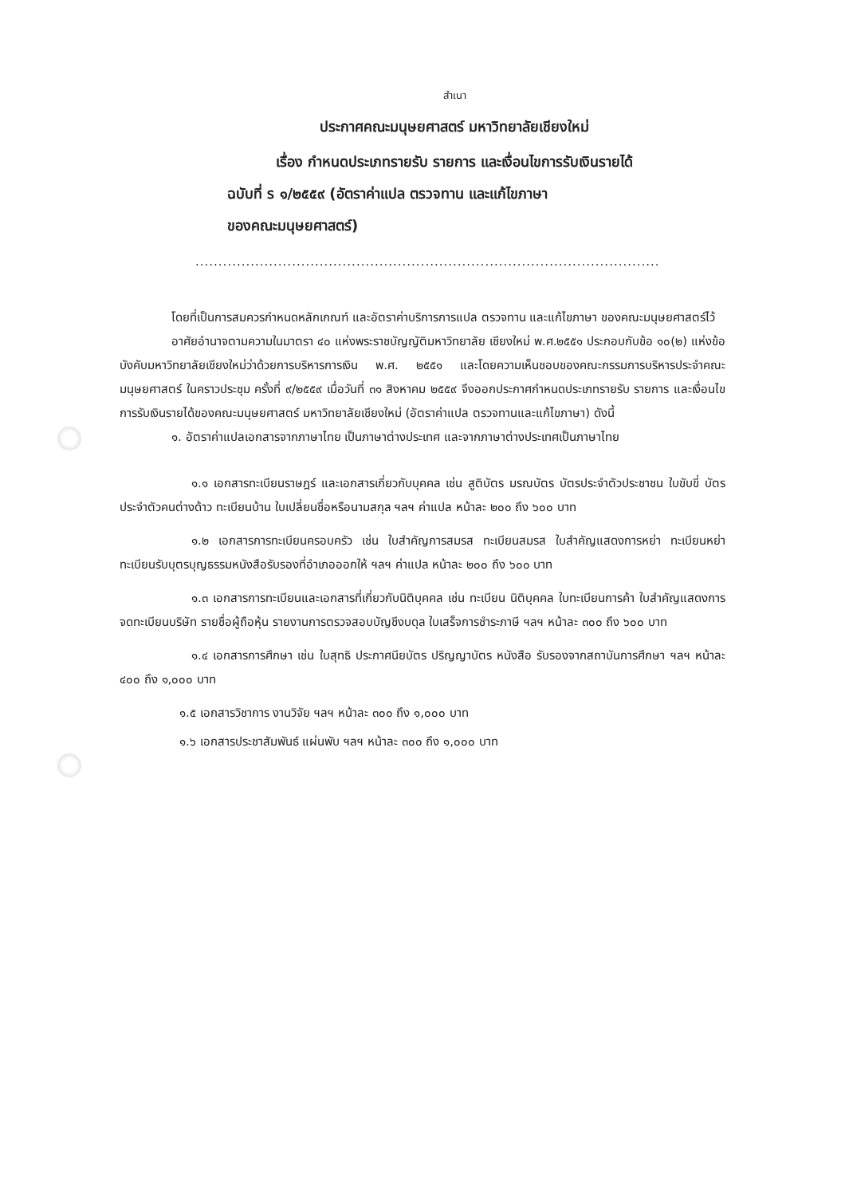สำเนา
ประกาศคณะมนุษยศาสตร์ มหาวิทยาลัยเชียงใหม่
เรื่อง กำหนดประเภทรายรับ รายการ และเงื่อนไขการรับเงินรายได้
ฉบับที่ ร ๑/๒๕๕๙ (อัตราค่าแปล ตรวจทาน และแก้ไขภาษา
ของคณะมนุษยศาสตร์)
.........................................................................................................................................
โดยที่เป็นการสมควรกำหนดหลักเกณฑ์ และอัตราค่าบริการการแปล ตรวจทาน และแก้ไขภาษา ของคณะมนุษยศาสตร์ไว้
อาศัยอำนาจตามความในมาตรา ๔๐ แห่งพระราชบัญญัติมหาวิทยาลัย เชียงใหม่ พ.ศ.๒๕๕๑ ประกอบกับข้อ ๑๐(๒) แห่งข้อบังคับมหาวิทยาลัยเชียงใหม่ว่าด้วยการบริหารการเงิน พ.ศ. ๒๕๕๑ และโดยความเห็นชอบของคณะกรรมการบริหารประจำคณะมนุษยศาสตร์ ในคราวประชุม ครั้งที่ ๙/๒๕๕๙ เมื่อวันที่ ๓๑ สิงหาคม ๒๕๕๙ จึงออกประกาศกำหนดประเภทรายรับ รายการ และเงื่อนไขการรับเงินรายได้ของคณะมนุษยศาสตร์ มหาวิทยาลัยเชียงใหม่ (อัตราค่าแปล ตรวจทานและแก้ไขภาษา) ดังนี้
๑. อัตราค่าแปลเอกสารจากภาษาไทย เป็นภาษาต่างประเทศ และจากภาษาต่างประเทศเป็นภาษาไทย
๑.๑ เอกสารทะเบียนราษฎร์ และเอกสารเกี่ยวกับบุคคล เช่น สูติบัตร มรณบัตร บัตรประจำตัวประชาชน ใบขับขี่ บัตรประจำตัวคนต่างด้าว ทะเบียนบ้าน ใบเปลี่ยนชื่อหรือนามสกุล ฯลฯ ค่าแปล หน้าละ ๒๐๐ ถึง ๖๐๐ บาท
๑.๒ เอกสารการทะเบียนครอบครัว เช่น ใบสำคัญการสมรส ทะเบียนสมรส ใบสำคัญแสดงการหย่า ทะเบียนหย่า ทะเบียนรับบุตรบุญธรรมหนังสือรับรองที่อำเภอออกให้ ฯลฯ ค่าแปล หน้าละ ๒๐๐ ถึง ๖๐๐ บาท
๑.๓ เอกสารการทะเบียนและเอกสารที่เกี่ยวกับนิติบุคคล เช่น ทะเบียน นิติบุคคล ใบทะเบียนการค้า ใบสำคัญแสดงการจดทะเบียนบริษัท รายชื่อผู้ถือหุ้น รายงานการตรวจสอบบัญชีงบดุล ใบเสร็จการชำระภาษี ฯลฯ หน้าละ ๓๐๐ ถึง ๖๐๐ บาท
๑.๔ เอกสารการศึกษา เช่น ใบสุทธิ ประกาศนียบัตร ปริญญาบัตร หนังสือ รับรองจากสถาบันการศึกษา ฯลฯ หน้าละ ๔๐๐ ถึง ๑,๐๐๐ บาท
๑.๕ เอกสารวิชาการ งานวิจัย ฯลฯ หน้าละ ๓๐๐ ถึง ๑,๐๐๐ บาท
๑.๖ เอกสารประชาสัมพันธ์ แผ่นพับ ฯลฯ หน้าละ ๓๐๐ ถึง ๑,๐๐๐ บาท